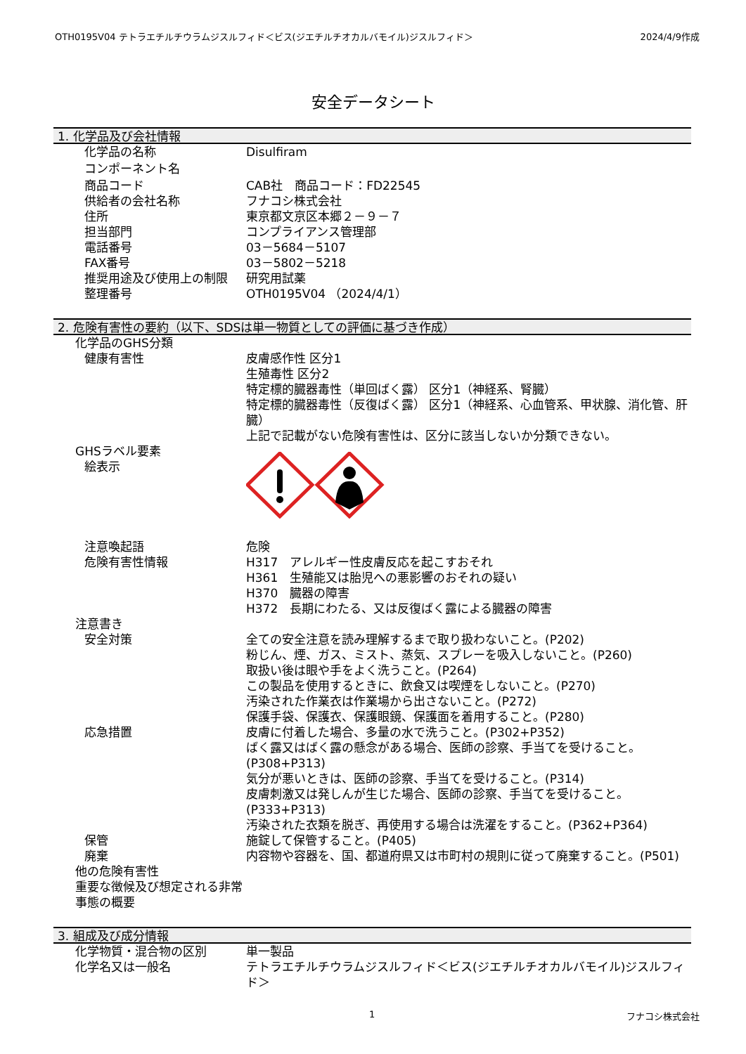OTH0195V04 テトラエチルチウラムジスルフィド＜ビス(ジエチルチオカルバモイル)ジスルフィド＞ 2024/4/9作成
安全データシート
1. 化学品及び会社情報
化学品の名称 Disulfiram
コンポーネント名
商品コード CAB社　商品コード：FD22545
供給者の会社名称 フナコシ株式会社
住所 東京都文京区本郷２－９－７
担当部門 コンプライアンス管理部
電話番号 03－5684－5107
FAX番号 03－5802－5218
推奨用途及び使用上の制限 研究用試薬
整理番号 OTH0195V04 （2024/4/1）
2. 危険有害性の要約（以下、SDSは単一物質としての評価に基づき作成）
化学品のGHS分類
健康有害性 皮膚感作性 区分1
生殖毒性 区分2
特定標的臓器毒性（単回ばく露） 区分1（神経系、腎臓）
特定標的臓器毒性（反復ばく露） 区分1（神経系、心血管系、甲状腺、消化管、肝臓）
上記で記載がない危険有害性は、区分に該当しないか分類できない。
GHSラベル要素
絵表示
注意喚起語 危険
危険有害性情報 H317　アレルギー性皮膚反応を起こすおそれ
H361　生殖能又は胎児への悪影響のおそれの疑い
H370　臓器の障害
H372　長期にわたる、又は反復ばく露による臓器の障害
注意書き
安全対策 全ての安全注意を読み理解するまで取り扱わないこと。(P202)
粉じん、煙、ガス、ミスト、蒸気、スプレーを吸入しないこと。(P260)
取扱い後は眼や手をよく洗うこと。(P264)
この製品を使用するときに、飲食又は喫煙をしないこと。(P270)
汚染された作業衣は作業場から出さないこと。(P272)
保護手袋、保護衣、保護眼鏡、保護面を着用すること。(P280)
応急措置 皮膚に付着した場合、多量の水で洗うこと。(P302+P352)
ばく露又はばく露の懸念がある場合、医師の診察、手当てを受けること。(P308+P313)
気分が悪いときは、医師の診察、手当てを受けること。(P314)
皮膚刺激又は発しんが生じた場合、医師の診察、手当てを受けること。(P333+P313)
汚染された衣類を脱ぎ、再使用する場合は洗濯をすること。(P362+P364)
保管 施錠して保管すること。(P405)
廃棄 内容物や容器を、国、都道府県又は市町村の規則に従って廃棄すること。(P501)
他の危険有害性
重要な徴候及び想定される非常事態の概要
3. 組成及び成分情報
化学物質・混合物の区別 単一製品
化学名又は一般名 テトラエチルチウラムジスルフィド＜ビス(ジエチルチオカルバモイル)ジスルフィド＞
1 フナコシ株式会社